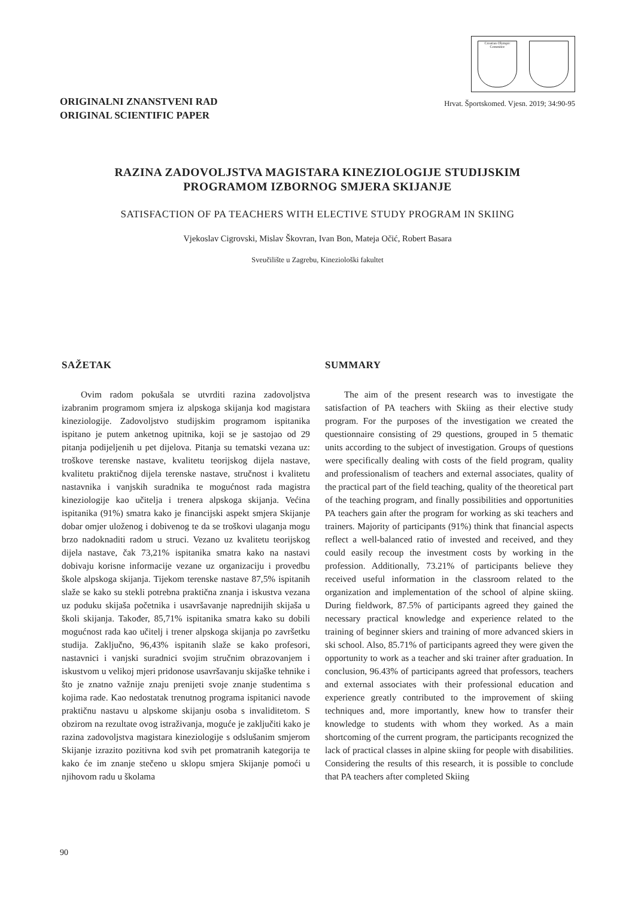ORIGINALNI ZNANSTVENI RAD
ORIGINAL SCIENTIFIC PAPER
Croatian Olympic Commitee
Hrvat. Športskomed. Vjesn. 2019; 34:90-95
RAZINA ZADOVOLJSTVA MAGISTARA KINEZIOLOGIJE STUDIJSKIM
PROGRAMOM IZBORNOG SMJERA SKIJANJE
SATISFACTION OF PA TEACHERS WITH ELECTIVE STUDY PROGRAM IN SKIING
Vjekoslav Cigrovski, Mislav Škovran, Ivan Bon, Mateja Očić, Robert Basara
Sveučilište u Zagrebu, Kineziološki fakultet
SAŽETAK
Ovim radom pokušala se utvrditi razina zadovoljstva izabranim programom smjera iz alpskoga skijanja kod magistara kineziologije. Zadovoljstvo studijskim programom ispitanika ispitano je putem anketnog upitnika, koji se je sastojao od 29 pitanja podijeljenih u pet dijelova. Pitanja su tematski vezana uz: troškove terenske nastave, kvalitetu teorijskog dijela nastave, kvalitetu praktičnog dijela terenske nastave, stručnost i kvalitetu nastavnika i vanjskih suradnika te mogućnost rada magistra kineziologije kao učitelja i trenera alpskoga skijanja. Većina ispitanika (91%) smatra kako je financijski aspekt smjera Skijanje dobar omjer uloženog i dobivenog te da se troškovi ulaganja mogu brzo nadoknaditi radom u struci. Vezano uz kvalitetu teorijskog dijela nastave, čak 73,21% ispitanika smatra kako na nastavi dobivaju korisne informacije vezane uz organizaciju i provedbu škole alpskoga skijanja. Tijekom terenske nastave 87,5% ispitanih slaže se kako su stekli potrebna praktična znanja i iskustva vezana uz poduku skijaša početnika i usavršavanje naprednijih skijaša u školi skijanja. Također, 85,71% ispitanika smatra kako su dobili mogućnost rada kao učitelj i trener alpskoga skijanja po završetku studija. Zaključno, 96,43% ispitanih slaže se kako profesori, nastavnici i vanjski suradnici svojim stručnim obrazovanjem i iskustvom u velikoj mjeri pridonose usavršavanju skijaške tehnike i što je znatno važnije znaju prenijeti svoje znanje studentima s kojima rade. Kao nedostatak trenutnog programa ispitanici navode praktičnu nastavu u alpskome skijanju osoba s invaliditetom. S obzirom na rezultate ovog istraživanja, moguće je zaključiti kako je razina zadovoljstva magistara kineziologije s odslušanim smjerom Skijanje izrazito pozitivna kod svih pet promatranih kategorija te kako će im znanje stečeno u sklopu smjera Skijanje pomoći u njihovom radu u školama
SUMMARY
The aim of the present research was to investigate the satisfaction of PA teachers with Skiing as their elective study program. For the purposes of the investigation we created the questionnaire consisting of 29 questions, grouped in 5 thematic units according to the subject of investigation. Groups of questions were specifically dealing with costs of the field program, quality and professionalism of teachers and external associates, quality of the practical part of the field teaching, quality of the theoretical part of the teaching program, and finally possibilities and opportunities PA teachers gain after the program for working as ski teachers and trainers. Majority of participants (91%) think that financial aspects reflect a well-balanced ratio of invested and received, and they could easily recoup the investment costs by working in the profession. Additionally, 73.21% of participants believe they received useful information in the classroom related to the organization and implementation of the school of alpine skiing. During fieldwork, 87.5% of participants agreed they gained the necessary practical knowledge and experience related to the training of beginner skiers and training of more advanced skiers in ski school. Also, 85.71% of participants agreed they were given the opportunity to work as a teacher and ski trainer after graduation. In conclusion, 96.43% of participants agreed that professors, teachers and external associates with their professional education and experience greatly contributed to the improvement of skiing techniques and, more importantly, knew how to transfer their knowledge to students with whom they worked. As a main shortcoming of the current program, the participants recognized the lack of practical classes in alpine skiing for people with disabilities. Considering the results of this research, it is possible to conclude that PA teachers after completed Skiing
90